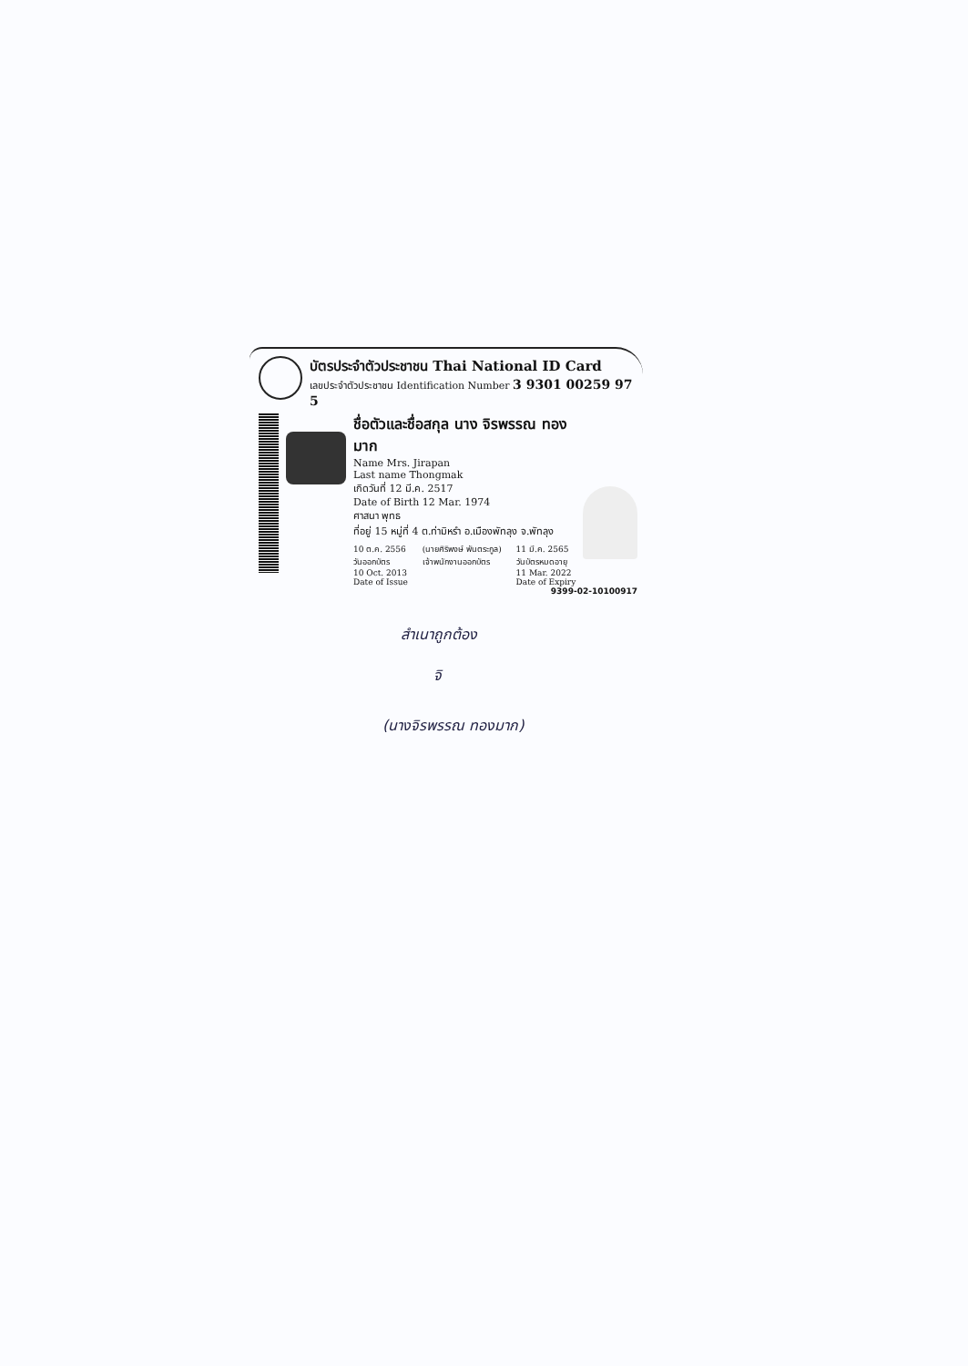บัตรประจำตัวประชาชน Thai National ID Card
เลขประจำตัวประชาชน Identification Number 3 9301 00259 97 5
ชื่อตัวและชื่อสกุล นาง จิรพรรณ ทองมาก
Name Mrs. Jirapan
Last name Thongmak
เกิดวันที่ 12 มี.ค. 2517
Date of Birth 12 Mar. 1974
ศาสนา พุทธ
ที่อยู่ 15 หมู่ที่ 4 ต.ท่ามิหรำ อ.เมืองพัทลุง จ.พัทลุง
10 ต.ค. 2556
วันออกบัตร
10 Oct. 2013
Date of Issue
(นายศิริพงษ์ พันตระกูล)
เจ้าพนักงานออกบัตร
11 มี.ค. 2565
วันบัตรหมดอายุ
11 Mar. 2022
Date of Expiry
9399-02-10100917
สำเนาถูกต้อง
จิ
(นางจิรพรรณ ทองมาก)